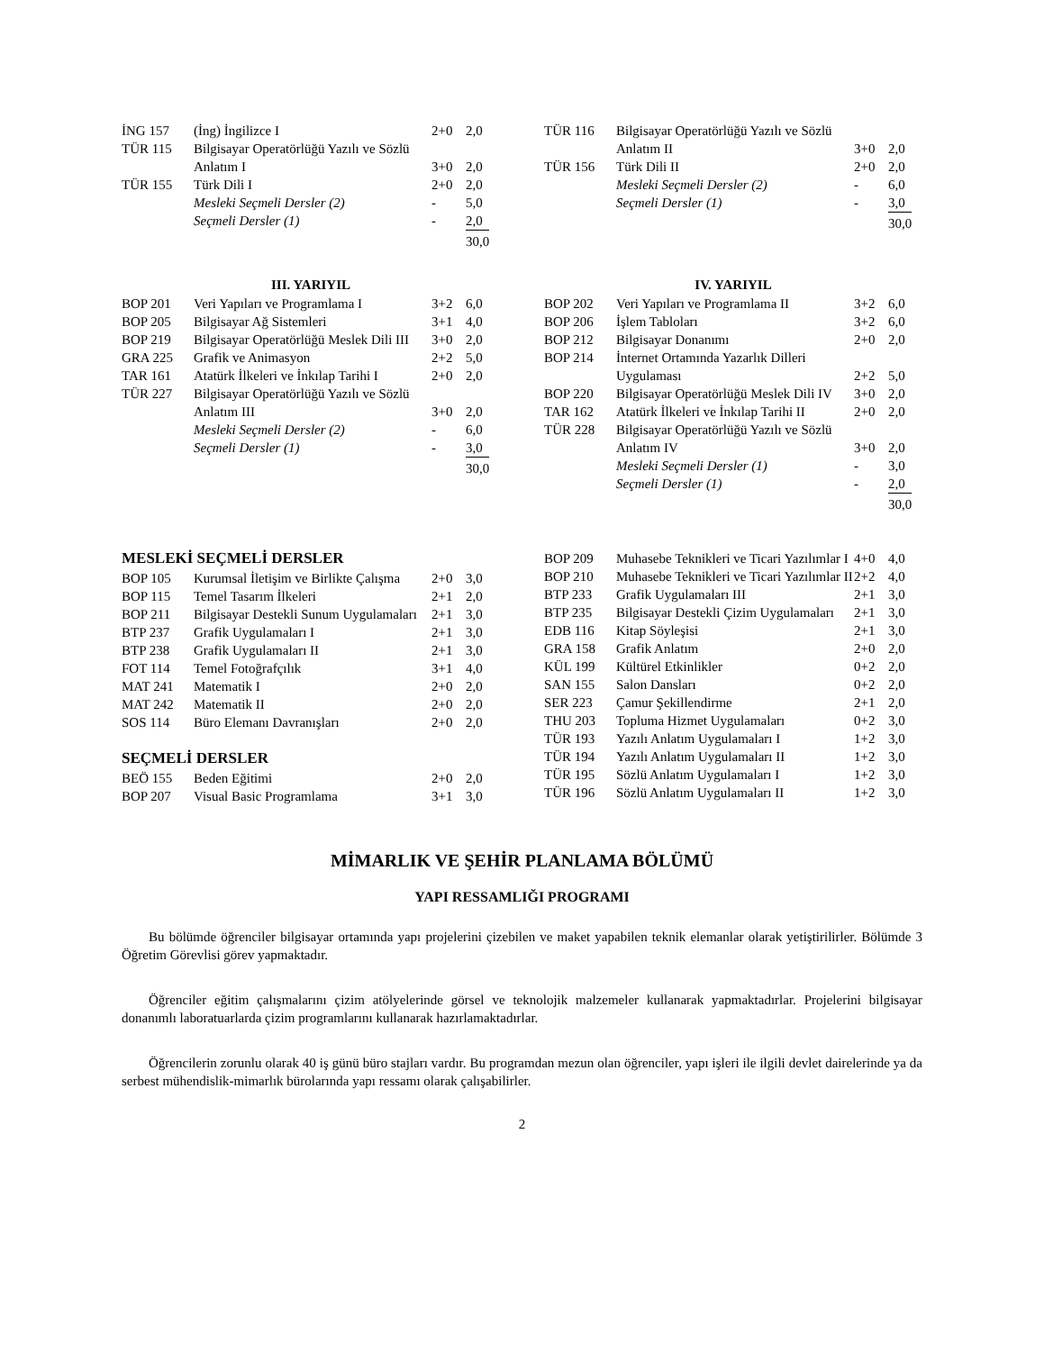| İNG 157 | (İng) İngilizce I | 2+0 | 2,0 |
| TÜR 115 | Bilgisayar Operatörlüğü Yazılı ve Sözlü Anlatım I | 3+0 | 2,0 |
| TÜR 155 | Türk Dili I | 2+0 | 2,0 |
| | Mesleki Seçmeli Dersler (2) | - | 5,0 |
| | Seçmeli Dersler (1) | - | 2,0 |
| | | | 30,0 |
| TÜR 116 | Bilgisayar Operatörlüğü Yazılı ve Sözlü Anlatım II | 3+0 | 2,0 |
| TÜR 156 | Türk Dili II | 2+0 | 2,0 |
| | Mesleki Seçmeli Dersler (2) | - | 6,0 |
| | Seçmeli Dersler (1) | - | 3,0 |
| | | | 30,0 |
III. YARIYIL
| BOP 201 | Veri Yapıları ve Programlama I | 3+2 | 6,0 |
| BOP 205 | Bilgisayar Ağ Sistemleri | 3+1 | 4,0 |
| BOP 219 | Bilgisayar Operatörlüğü Meslek Dili III | 3+0 | 2,0 |
| GRA 225 | Grafik ve Animasyon | 2+2 | 5,0 |
| TAR 161 | Atatürk İlkeleri ve İnkılap Tarihi I | 2+0 | 2,0 |
| TÜR 227 | Bilgisayar Operatörlüğü Yazılı ve Sözlü Anlatım III | 3+0 | 2,0 |
| | Mesleki Seçmeli Dersler (2) | - | 6,0 |
| | Seçmeli Dersler (1) | - | 3,0 |
| | | | 30,0 |
IV. YARIYIL
| BOP 202 | Veri Yapıları ve Programlama II | 3+2 | 6,0 |
| BOP 206 | İşlem Tabloları | 3+2 | 6,0 |
| BOP 212 | Bilgisayar Donanımı | 2+0 | 2,0 |
| BOP 214 | İnternet Ortamında Yazarlık Dilleri Uygulaması | 2+2 | 5,0 |
| BOP 220 | Bilgisayar Operatörlüğü Meslek Dili IV | 3+0 | 2,0 |
| TAR 162 | Atatürk İlkeleri ve İnkılap Tarihi II | 2+0 | 2,0 |
| TÜR 228 | Bilgisayar Operatörlüğü Yazılı ve Sözlü Anlatım IV | 3+0 | 2,0 |
| | Mesleki Seçmeli Dersler (1) | - | 3,0 |
| | Seçmeli Dersler (1) | - | 2,0 |
| | | | 30,0 |
MESLEKİ SEÇMELİ DERSLER
| BOP 105 | Kurumsal İletişim ve Birlikte Çalışma | 2+0 | 3,0 |
| BOP 115 | Temel Tasarım İlkeleri | 2+1 | 2,0 |
| BOP 211 | Bilgisayar Destekli Sunum Uygulamaları | 2+1 | 3,0 |
| BTP 237 | Grafik Uygulamaları I | 2+1 | 3,0 |
| BTP 238 | Grafik Uygulamaları II | 2+1 | 3,0 |
| FOT 114 | Temel Fotoğrafçılık | 3+1 | 4,0 |
| MAT 241 | Matematik I | 2+0 | 2,0 |
| MAT 242 | Matematik II | 2+0 | 2,0 |
| SOS 114 | Büro Elemanı Davranışları | 2+0 | 2,0 |
SEÇMELİ DERSLER
| BEÖ 155 | Beden Eğitimi | 2+0 | 2,0 |
| BOP 207 | Visual Basic Programlama | 3+1 | 3,0 |
| BOP 209 | Muhasebe Teknikleri ve Ticari Yazılımlar I | 4+0 | 4,0 |
| BOP 210 | Muhasebe Teknikleri ve Ticari Yazılımlar II | 2+2 | 4,0 |
| BTP 233 | Grafik Uygulamaları III | 2+1 | 3,0 |
| BTP 235 | Bilgisayar Destekli Çizim Uygulamaları | 2+1 | 3,0 |
| EDB 116 | Kitap Söyleşisi | 2+1 | 3,0 |
| GRA 158 | Grafik Anlatım | 2+0 | 2,0 |
| KÜL 199 | Kültürel Etkinlikler | 0+2 | 2,0 |
| SAN 155 | Salon Dansları | 0+2 | 2,0 |
| SER 223 | Çamur Şekillendirme | 2+1 | 2,0 |
| THU 203 | Topluma Hizmet Uygulamaları | 0+2 | 3,0 |
| TÜR 193 | Yazılı Anlatım Uygulamaları I | 1+2 | 3,0 |
| TÜR 194 | Yazılı Anlatım Uygulamaları II | 1+2 | 3,0 |
| TÜR 195 | Sözlü Anlatım Uygulamaları I | 1+2 | 3,0 |
| TÜR 196 | Sözlü Anlatım Uygulamaları II | 1+2 | 3,0 |
MİMARLIK VE ŞEHİR PLANLAMA BÖLÜMÜ
YAPI RESSAMLIĞI PROGRAMI
Bu bölümde öğrenciler bilgisayar ortamında yapı projelerini çizebilen ve maket yapabilen teknik elemanlar olarak yetiştirilirler. Bölümde 3 Öğretim Görevlisi görev yapmaktadır.
Öğrenciler eğitim çalışmalarını çizim atölyelerinde görsel ve teknolojik malzemeler kullanarak yapmaktadırlar. Projelerini bilgisayar donanımlı laboratuarlarda çizim programlarını kullanarak hazırlamaktadırlar.
Öğrencilerin zorunlu olarak 40 iş günü büro stajları vardır. Bu programdan mezun olan öğrenciler, yapı işleri ile ilgili devlet dairelerinde ya da serbest mühendislik-mimarlık bürolarında yapı ressamı olarak çalışabilirler.
2